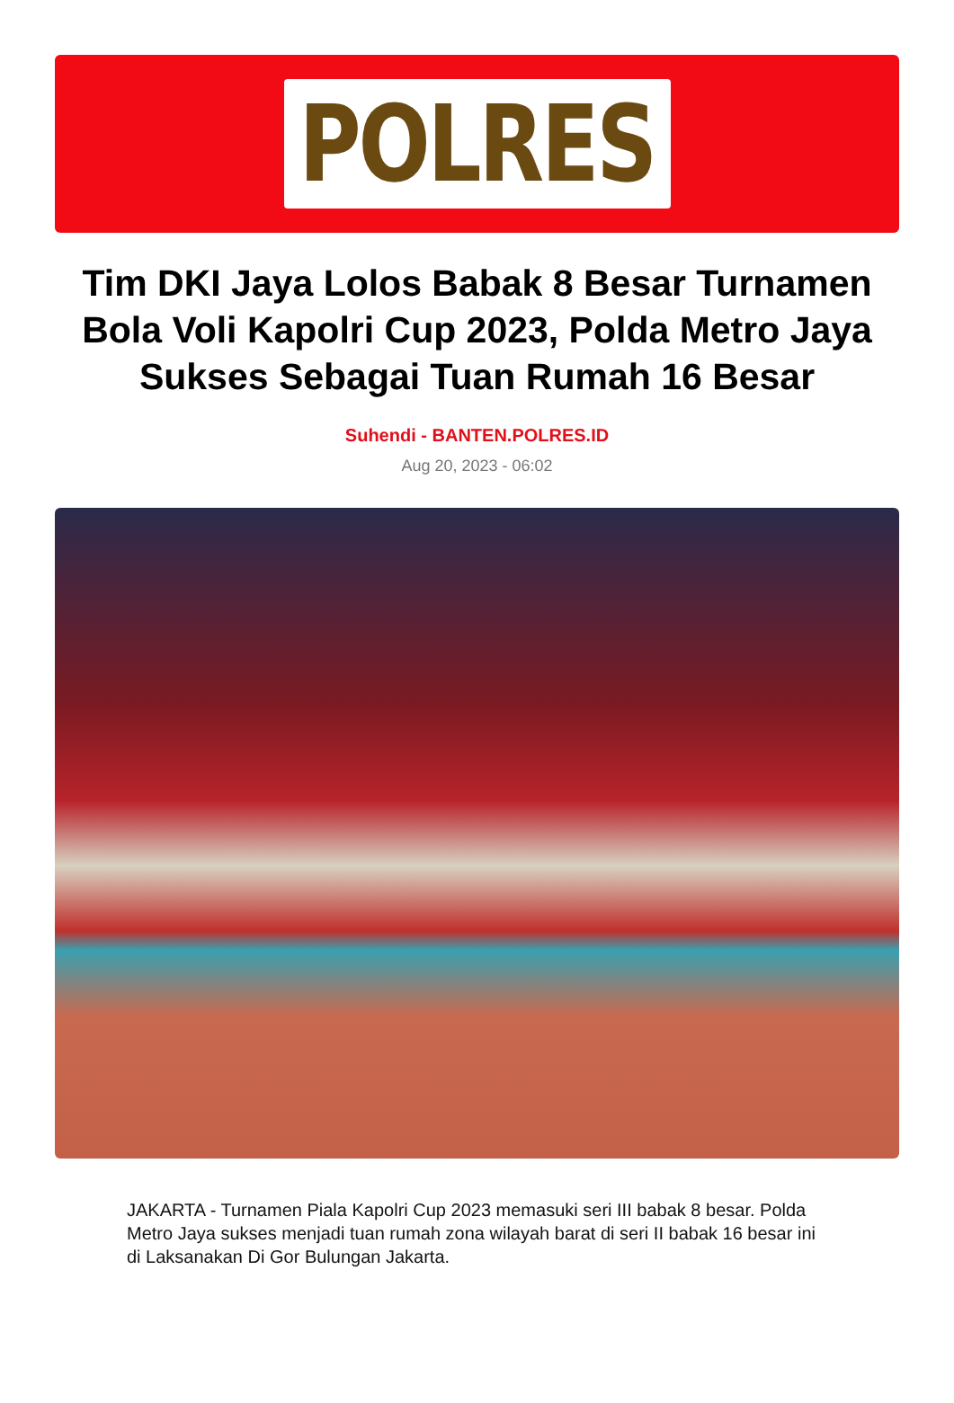POLRES
Tim DKI Jaya Lolos Babak 8 Besar Turnamen Bola Voli Kapolri Cup 2023, Polda Metro Jaya Sukses Sebagai Tuan Rumah 16 Besar
Suhendi - BANTEN.POLRES.ID
Aug 20, 2023 - 06:02
JAKARTA - Turnamen Piala Kapolri Cup 2023 memasuki seri III babak 8 besar. Polda Metro Jaya sukses menjadi tuan rumah zona wilayah barat di seri II babak 16 besar ini di Laksanakan Di Gor Bulungan Jakarta.